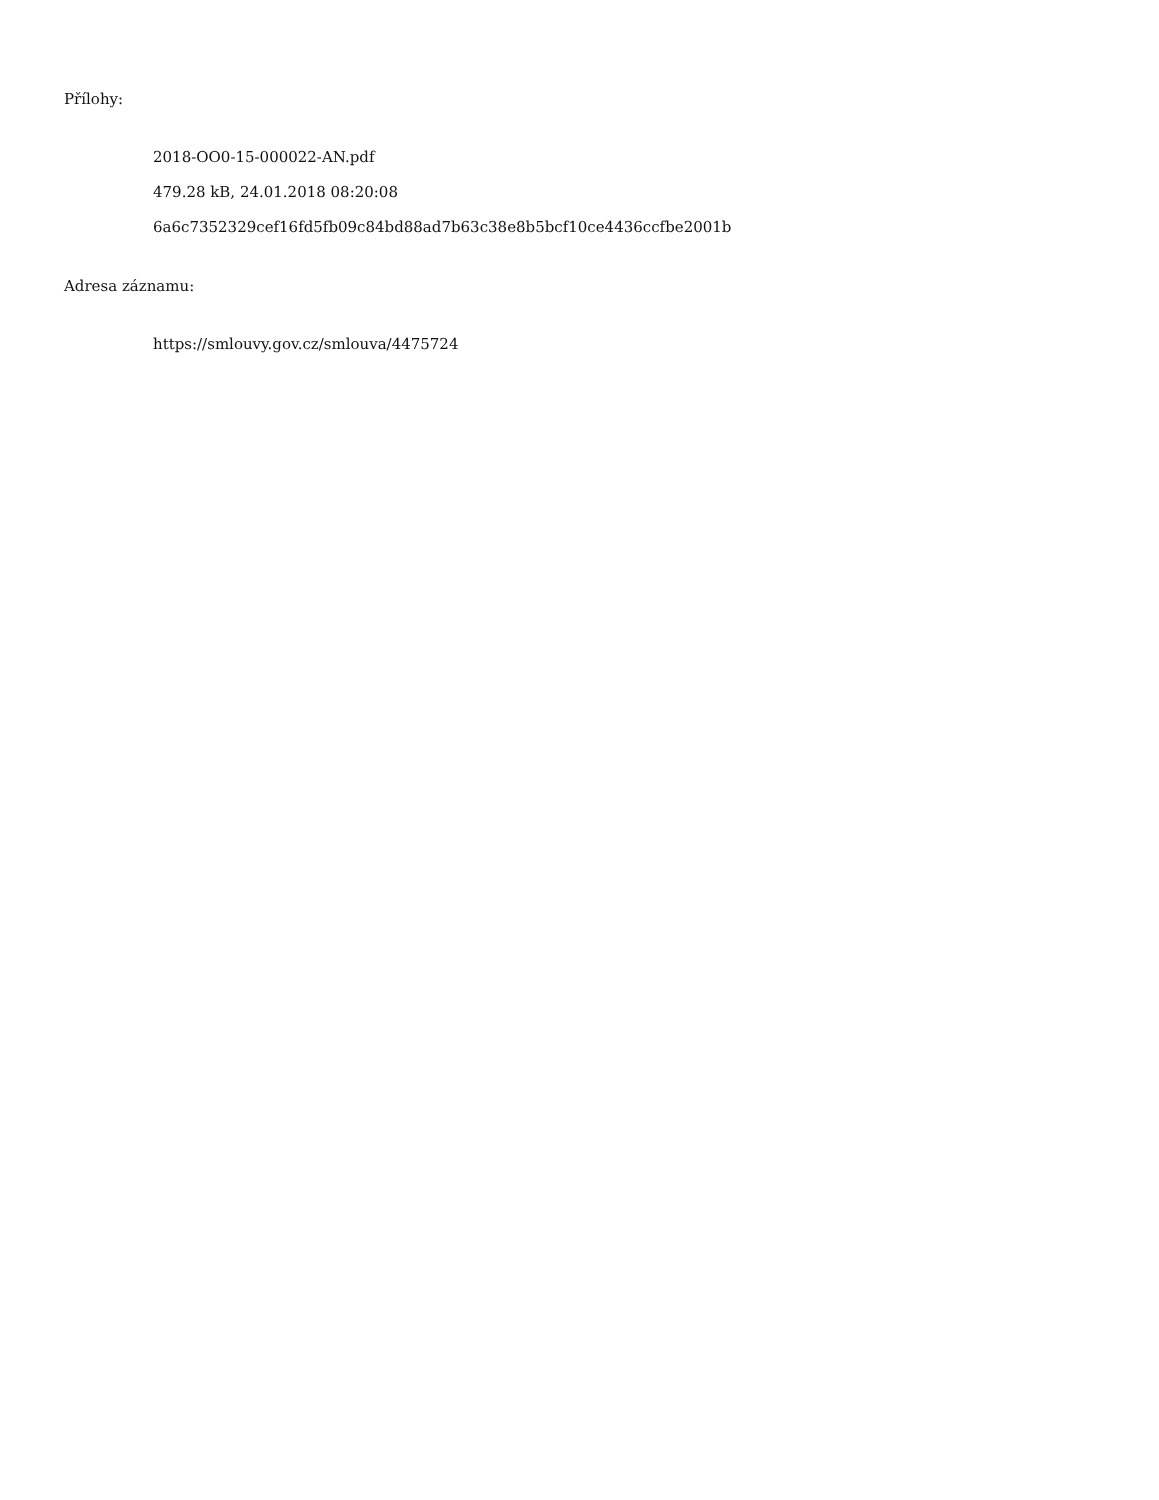Přílohy:
2018-OO0-15-000022-AN.pdf
479.28 kB, 24.01.2018 08:20:08
6a6c7352329cef16fd5fb09c84bd88ad7b63c38e8b5bcf10ce4436ccfbe2001b
Adresa záznamu:
https://smlouvy.gov.cz/smlouva/4475724